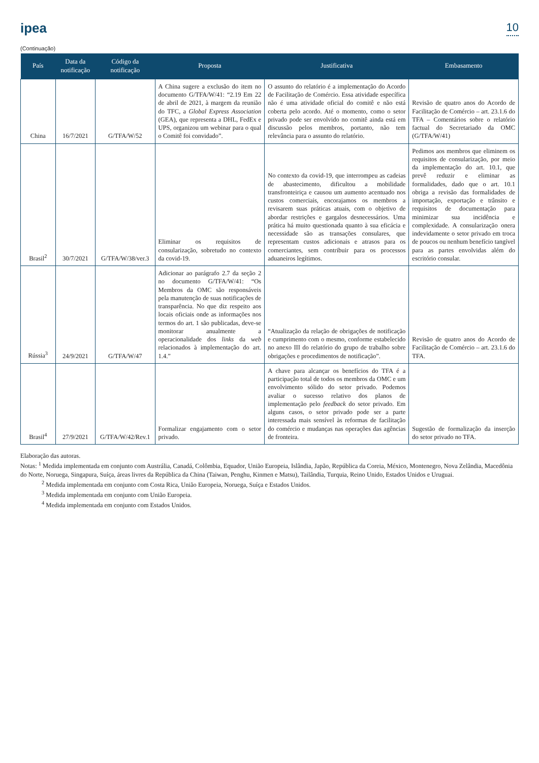ipea 10
(Continuação)
| País | Data da notificação | Código da notificação | Proposta | Justificativa | Embasamento |
| --- | --- | --- | --- | --- | --- |
| China | 16/7/2021 | G/TFA/W/52 | A China sugere a exclusão do item no documento G/TFA/W/41: “2.19 Em 22 de abril de 2021, à margem da reunião do TFC, a Global Express Association (GEA), que representa a DHL, FedEx e UPS, organizou um webinar para o qual o Comitê foi convidado”. | O assunto do relatório é a implementação do Acordo de Facilitação de Comércio. Essa atividade específica não é uma atividade oficial do comitê e não está coberta pelo acordo. Até o momento, como o setor privado pode ser envolvido no comitê ainda está em discussão pelos membros, portanto, não tem relevância para o assunto do relatório. | Revisão de quatro anos do Acordo de Facilitação de Comércio – art. 23.1.6 do TFA – Comentários sobre o relatório factual do Secretariado da OMC (G/TFA/W/41) |
| Brasil<sup>2</sup> | 30/7/2021 | G/TFA/W/38/ver.3 | Eliminar os requisitos de consularização, sobretudo no contexto da covid-19. | No contexto da covid-19, que interrompeu as cadeias de abastecimento, dificultou a mobilidade transfronteiriça e causou um aumento acentuado nos custos comerciais, encorajamos os membros a revisarem suas práticas atuais, com o objetivo de abordar restrições e gargalos desnecessários. Uma prática há muito questionada quanto à sua eficácia e necessidade são as transações consulares, que representam custos adicionais e atrasos para os comerciantes, sem contribuir para os processos aduaneiros legítimos. | Pedimos aos membros que eliminem os requisitos de consularização, por meio da implementação do art. 10.1, que prevê reduzir e eliminar as formalidades, dado que o art. 10.1 obriga a revisão das formalidades de importação, exportação e trânsito e requisitos de documentação para minimizar sua incidência e complexidade. A consularização onera indevidamente o setor privado em troca de poucos ou nenhum benefício tangível para as partes envolvidas além do escritório consular. |
| Rússia<sup>3</sup> | 24/9/2021 | G/TFA/W/47 | Adicionar ao parágrafo 2.7 da seção 2 no documento G/TFA/W/41: “Os Membros da OMC são responsáveis pela manutenção de suas notificações de transparência. No que diz respeito aos locais oficiais onde as informações nos termos do art. 1 são publicadas, deve-se monitorar anualmente a operacionalidade dos links da web relacionados à implementação do art. 1.4.” | “Atualização da relação de obrigações de notificação e cumprimento com o mesmo, conforme estabelecido no anexo III do relatório do grupo de trabalho sobre obrigações e procedimentos de notificação”. | Revisão de quatro anos do Acordo de Facilitação de Comércio – art. 23.1.6 do TFA. |
| Brasil<sup>4</sup> | 27/9/2021 | G/TFA/W/42/Rev.1 | Formalizar engajamento com o setor privado. | A chave para alcançar os benefícios do TFA é a participação total de todos os membros da OMC e um envolvimento sólido do setor privado. Podemos avaliar o sucesso relativo dos planos de implementação pelo feedback do setor privado. Em alguns casos, o setor privado pode ser a parte interessada mais sensível às reformas de facilitação do comércio e mudanças nas operações das agências de fronteira. | Sugestão de formalização da inserção do setor privado no TFA. |
Elaboração das autoras.
Notas: <sup>1</sup> Medida implementada em conjunto com Austrália, Canadá, Colômbia, Equador, União Europeia, Islândia, Japão, República da Coreia, México, Montenegro, Nova Zelândia, Macedônia do Norte, Noruega, Singapura, Suíça, áreas livres da República da China (Taiwan, Penghu, Kinmen e Matsu), Tailândia, Turquia, Reino Unido, Estados Unidos e Uruguai.
<sup>2</sup> Medida implementada em conjunto com Costa Rica, União Europeia, Noruega, Suíça e Estados Unidos.
<sup>3</sup> Medida implementada em conjunto com União Europeia.
<sup>4</sup> Medida implementada em conjunto com Estados Unidos.